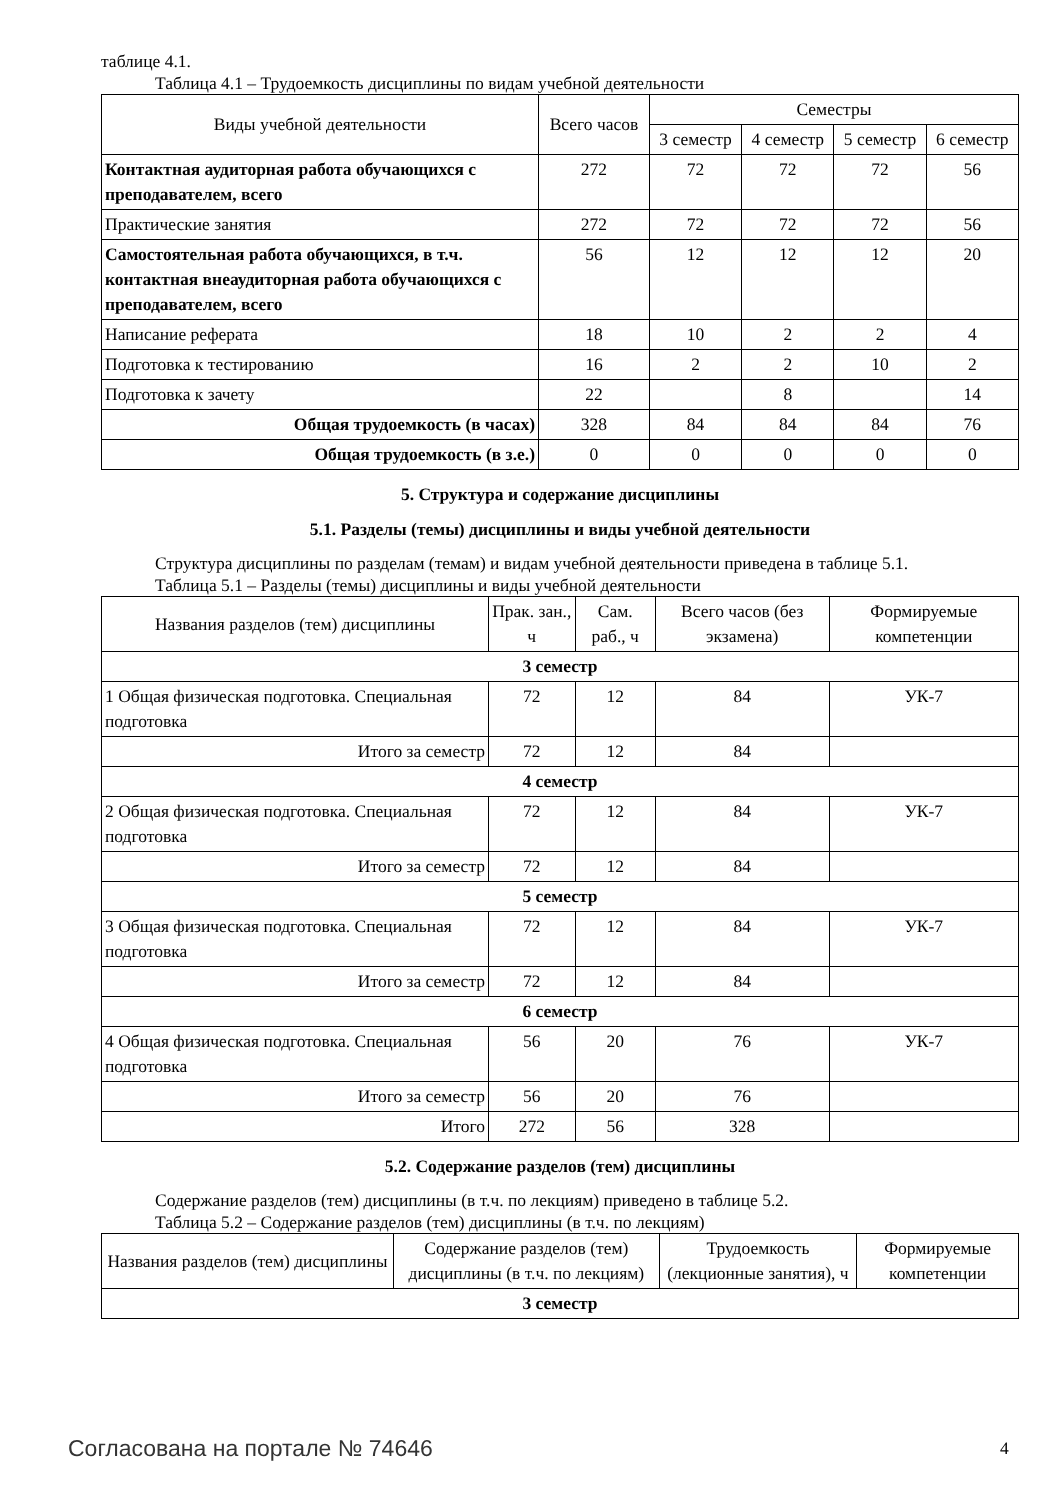таблице 4.1.
Таблица 4.1 – Трудоемкость дисциплины по видам учебной деятельности
| Виды учебной деятельности | Всего часов | Семестры | | | |
| --- | --- | --- | --- | --- | --- |
| | | 3 семестр | 4 семестр | 5 семестр | 6 семестр |
| Контактная аудиторная работа обучающихся с преподавателем, всего | 272 | 72 | 72 | 72 | 56 |
| Практические занятия | 272 | 72 | 72 | 72 | 56 |
| Самостоятельная работа обучающихся, в т.ч. контактная внеаудиторная работа обучающихся с преподавателем, всего | 56 | 12 | 12 | 12 | 20 |
| Написание реферата | 18 | 10 | 2 | 2 | 4 |
| Подготовка к тестированию | 16 | 2 | 2 | 10 | 2 |
| Подготовка к зачету | 22 | | 8 | | 14 |
| Общая трудоемкость (в часах) | 328 | 84 | 84 | 84 | 76 |
| Общая трудоемкость (в з.е.) | 0 | 0 | 0 | 0 | 0 |
5. Структура и содержание дисциплины
5.1. Разделы (темы) дисциплины и виды учебной деятельности
Структура дисциплины по разделам (темам) и видам учебной деятельности приведена в таблице 5.1.
Таблица 5.1 – Разделы (темы) дисциплины и виды учебной деятельности
| Названия разделов (тем) дисциплины | Прак. зан., ч | Сам. раб., ч | Всего часов (без экзамена) | Формируемые компетенции |
| --- | --- | --- | --- | --- |
| 3 семестр | | | | |
| 1 Общая физическая подготовка. Специальная подготовка | 72 | 12 | 84 | УК-7 |
| Итого за семестр | 72 | 12 | 84 | |
| 4 семестр | | | | |
| 2 Общая физическая подготовка. Специальная подготовка | 72 | 12 | 84 | УК-7 |
| Итого за семестр | 72 | 12 | 84 | |
| 5 семестр | | | | |
| 3 Общая физическая подготовка. Специальная подготовка | 72 | 12 | 84 | УК-7 |
| Итого за семестр | 72 | 12 | 84 | |
| 6 семестр | | | | |
| 4 Общая физическая подготовка. Специальная подготовка | 56 | 20 | 76 | УК-7 |
| Итого за семестр | 56 | 20 | 76 | |
| Итого | 272 | 56 | 328 | |
5.2. Содержание разделов (тем) дисциплины
Содержание разделов (тем) дисциплины (в т.ч. по лекциям) приведено в таблице 5.2.
Таблица 5.2 – Содержание разделов (тем) дисциплины (в т.ч. по лекциям)
| Названия разделов (тем) дисциплины | Содержание разделов (тем) дисциплины (в т.ч. по лекциям) | Трудоемкость (лекционные занятия), ч | Формируемые компетенции |
| --- | --- | --- | --- |
| 3 семестр | | | |
Согласована на портале № 74646 4